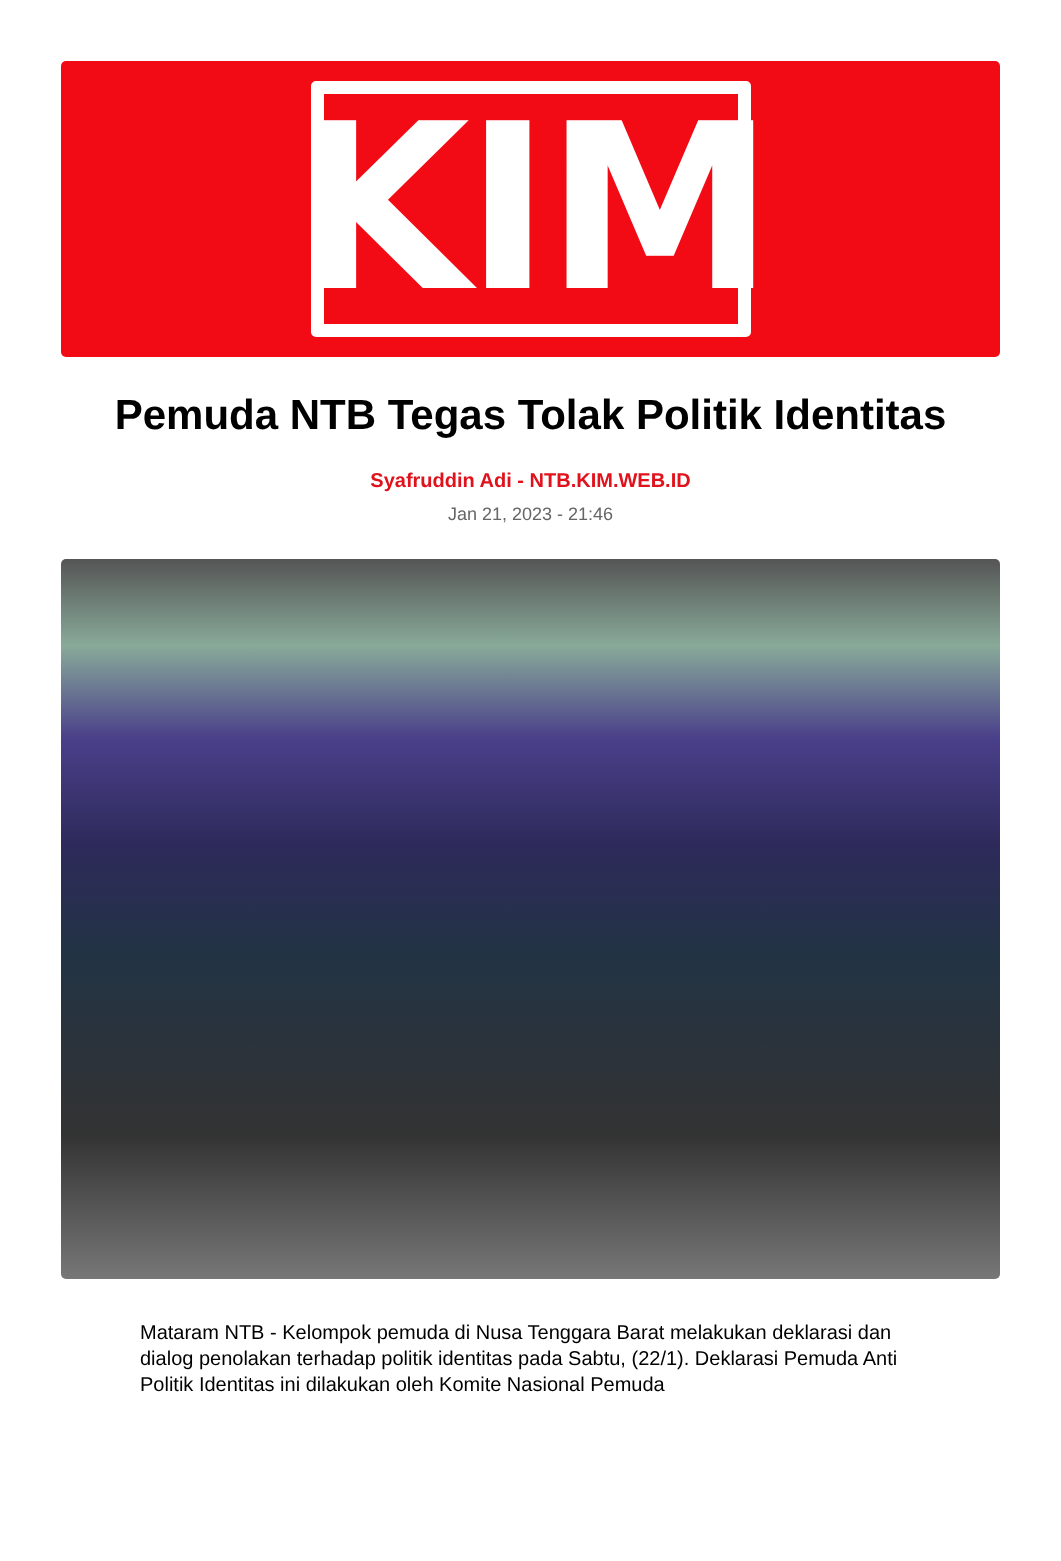KIM
Pemuda NTB Tegas Tolak Politik Identitas
Syafruddin Adi - NTB.KIM.WEB.ID
Jan 21, 2023 - 21:46
Mataram NTB - Kelompok pemuda di Nusa Tenggara Barat melakukan deklarasi dan dialog penolakan terhadap politik identitas pada Sabtu, (22/1). Deklarasi Pemuda Anti Politik Identitas ini dilakukan oleh Komite Nasional Pemuda